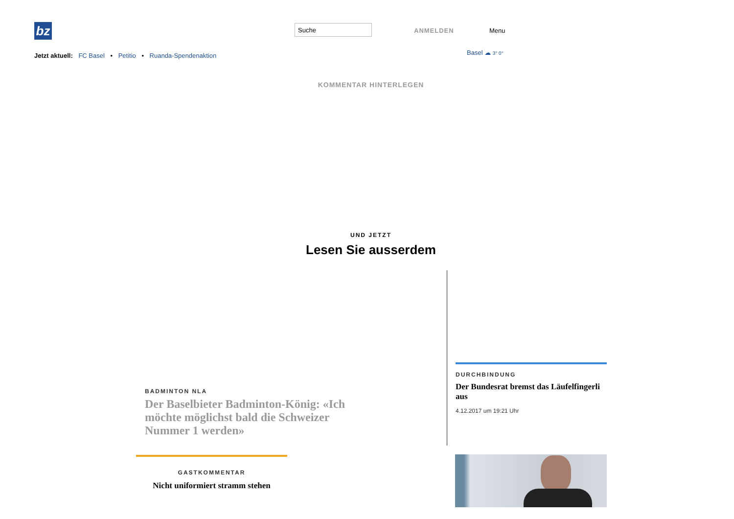bz
Suche
ANMELDEN Menu
Jetzt aktuell: FC Basel • Petitio • Ruanda-Spendenaktion
Basel ☁ 3° 0°
KOMMENTAR HINTERLEGEN
UND JETZT
Lesen Sie ausserdem
BADMINTON NLA
Der Baselbieter Badminton-König: «Ich möchte möglichst bald die Schweizer Nummer 1 werden»
DURCHBINDUNG
Der Bundesrat bremst das Läufelfingerli aus
4.12.2017 um 19:21 Uhr
GASTKOMMENTAR
Nicht uniformiert stramm stehen